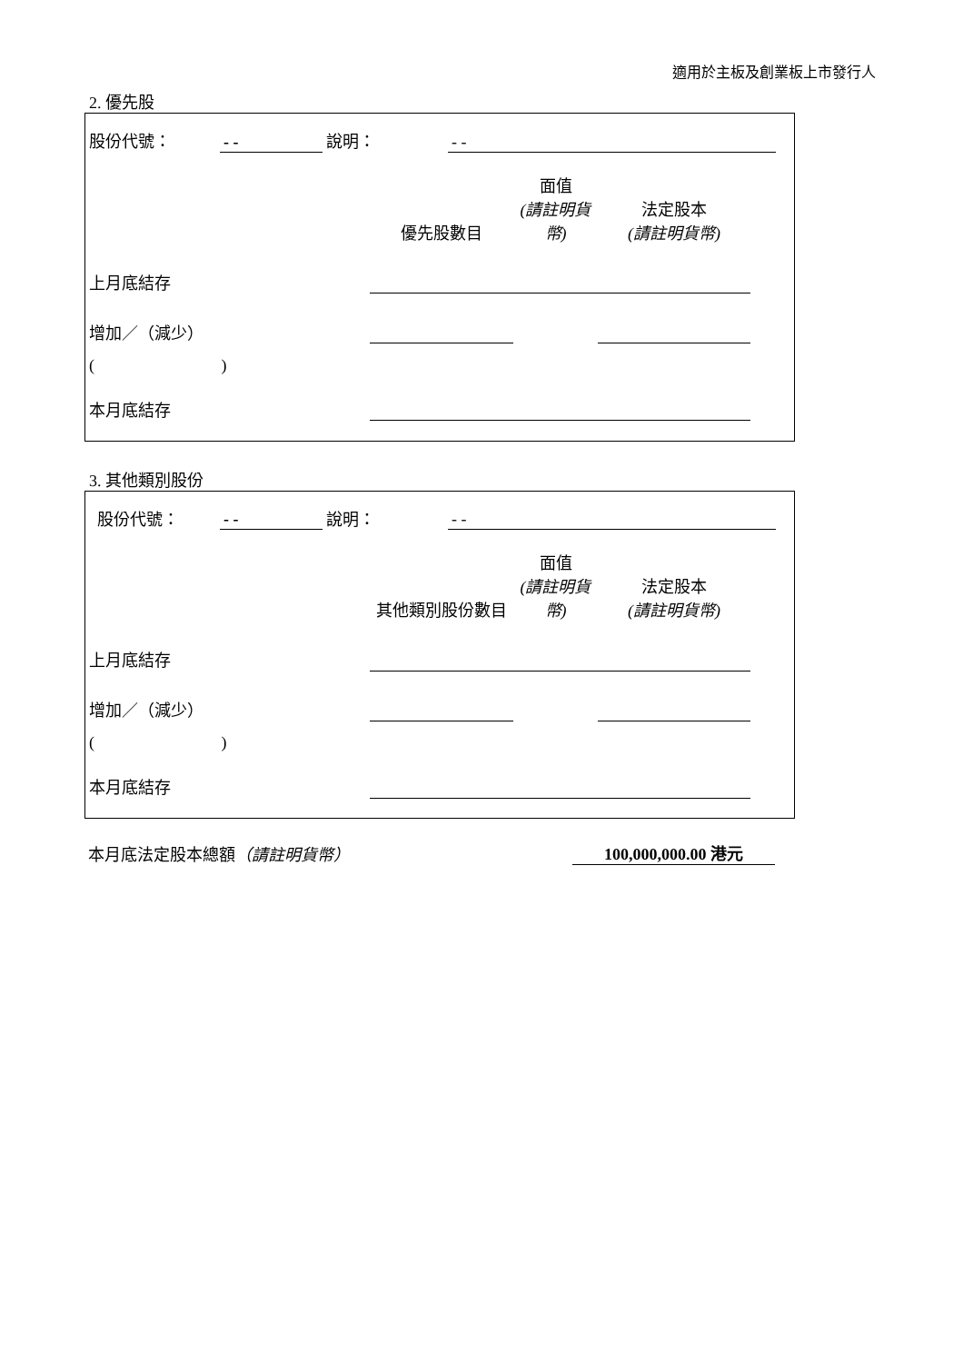適用於主板及創業板上市發行人
2. 優先股
| 股份代號： | - - | 說明： | - - | |
| | 優先股數目 | 面值 (請註明貨幣) | 法定股本 (請註明貨幣) | |
| 上月底結存 | | | | |
| 增加／（減少） | | | | |
| ( ) | | | | |
| 本月底結存 | | | | |
3. 其他類別股份
| 股份代號： | - - | 說明： | - - | |
| | 其他類別股份數目 | 面值 (請註明貨幣) | 法定股本 (請註明貨幣) | |
| 上月底結存 | | | | |
| 增加／（減少） | | | | |
| ( ) | | | | |
| 本月底結存 | | | | |
| 本月底法定股本總額 （請註明貨幣） | 100,000,000.00 港元 |